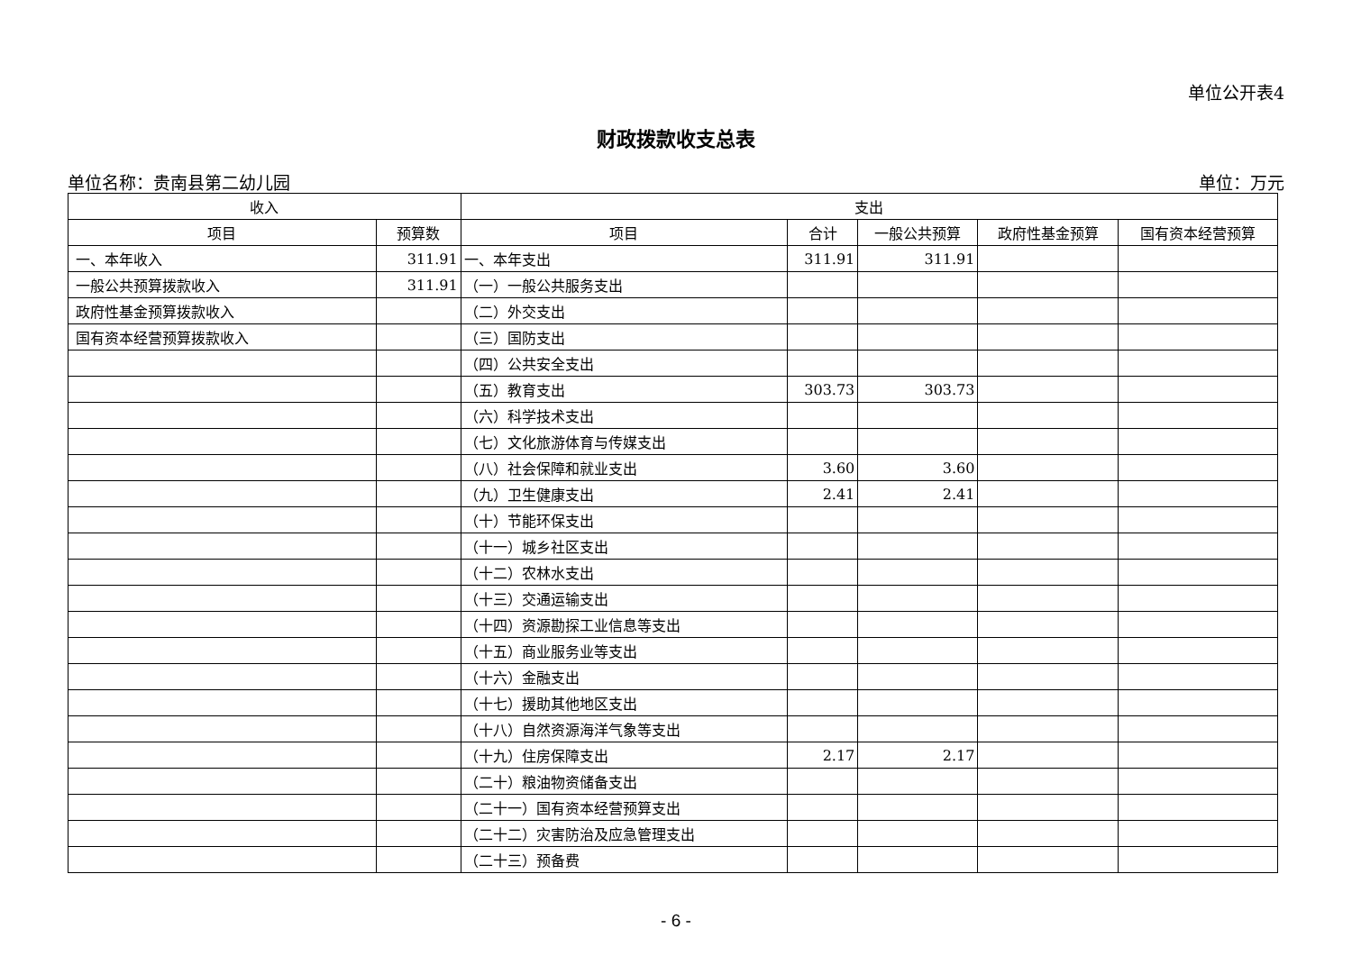单位公开表4
财政拨款收支总表
单位名称：贵南县第二幼儿园 单位：万元
| 收入 | | 支出 | | | | |
| --- | --- | --- | --- | --- | --- | --- |
| 项目 | 预算数 | 项目 | 合计 | 一般公共预算 | 政府性基金预算 | 国有资本经营预算 |
| 一、本年收入 | 311.91 | 一、本年支出 | 311.91 | 311.91 | | |
| 一般公共预算拨款收入 | 311.91 | （一）一般公共服务支出 | | | | |
| 政府性基金预算拨款收入 | | （二）外交支出 | | | | |
| 国有资本经营预算拨款收入 | | （三）国防支出 | | | | |
| | | （四）公共安全支出 | | | | |
| | | （五）教育支出 | 303.73 | 303.73 | | |
| | | （六）科学技术支出 | | | | |
| | | （七）文化旅游体育与传媒支出 | | | | |
| | | （八）社会保障和就业支出 | 3.60 | 3.60 | | |
| | | （九）卫生健康支出 | 2.41 | 2.41 | | |
| | | （十）节能环保支出 | | | | |
| | | （十一）城乡社区支出 | | | | |
| | | （十二）农林水支出 | | | | |
| | | （十三）交通运输支出 | | | | |
| | | （十四）资源勘探工业信息等支出 | | | | |
| | | （十五）商业服务业等支出 | | | | |
| | | （十六）金融支出 | | | | |
| | | （十七）援助其他地区支出 | | | | |
| | | （十八）自然资源海洋气象等支出 | | | | |
| | | （十九）住房保障支出 | 2.17 | 2.17 | | |
| | | （二十）粮油物资储备支出 | | | | |
| | | （二十一）国有资本经营预算支出 | | | | |
| | | （二十二）灾害防治及应急管理支出 | | | | |
| | | （二十三）预备费 | | | | |
- 6 -